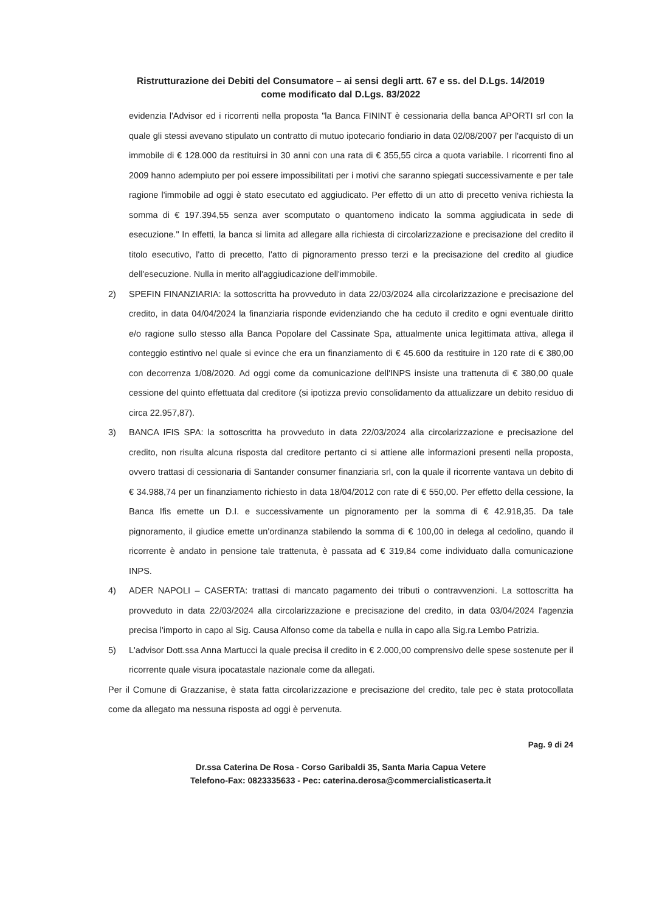Ristrutturazione dei Debiti del Consumatore – ai sensi degli artt. 67 e ss. del D.Lgs. 14/2019
come modificato dal D.Lgs. 83/2022
evidenzia l'Advisor ed i ricorrenti nella proposta "la Banca FININT è cessionaria della banca APORTI srl con la quale gli stessi avevano stipulato un contratto di mutuo ipotecario fondiario in data 02/08/2007 per l'acquisto di un immobile di € 128.000 da restituirsi in 30 anni con una rata di € 355,55 circa a quota variabile. I ricorrenti fino al 2009 hanno adempiuto per poi essere impossibilitati per i motivi che saranno spiegati successivamente e per tale ragione l'immobile ad oggi è stato esecutato ed aggiudicato. Per effetto di un atto di precetto veniva richiesta la somma di € 197.394,55 senza aver scomputato o quantomeno indicato la somma aggiudicata in sede di esecuzione." In effetti, la banca si limita ad allegare alla richiesta di circolarizzazione e precisazione del credito il titolo esecutivo, l'atto di precetto, l'atto di pignoramento presso terzi e la precisazione del credito al giudice dell'esecuzione. Nulla in merito all'aggiudicazione dell'immobile.
2) SPEFIN FINANZIARIA: la sottoscritta ha provveduto in data 22/03/2024 alla circolarizzazione e precisazione del credito, in data 04/04/2024 la finanziaria risponde evidenziando che ha ceduto il credito e ogni eventuale diritto e/o ragione sullo stesso alla Banca Popolare del Cassinate Spa, attualmente unica legittimata attiva, allega il conteggio estintivo nel quale si evince che era un finanziamento di € 45.600 da restituire in 120 rate di € 380,00 con decorrenza 1/08/2020. Ad oggi come da comunicazione dell'INPS insiste una trattenuta di € 380,00 quale cessione del quinto effettuata dal creditore (si ipotizza previo consolidamento da attualizzare un debito residuo di circa 22.957,87).
3) BANCA IFIS SPA: la sottoscritta ha provveduto in data 22/03/2024 alla circolarizzazione e precisazione del credito, non risulta alcuna risposta dal creditore pertanto ci si attiene alle informazioni presenti nella proposta, ovvero trattasi di cessionaria di Santander consumer finanziaria srl, con la quale il ricorrente vantava un debito di € 34.988,74 per un finanziamento richiesto in data 18/04/2012 con rate di € 550,00. Per effetto della cessione, la Banca Ifis emette un D.I. e successivamente un pignoramento per la somma di € 42.918,35. Da tale pignoramento, il giudice emette un'ordinanza stabilendo la somma di € 100,00 in delega al cedolino, quando il ricorrente è andato in pensione tale trattenuta, è passata ad € 319,84 come individuato dalla comunicazione INPS.
4) ADER NAPOLI – CASERTA: trattasi di mancato pagamento dei tributi o contravvenzioni. La sottoscritta ha provveduto in data 22/03/2024 alla circolarizzazione e precisazione del credito, in data 03/04/2024 l'agenzia precisa l'importo in capo al Sig. Causa Alfonso come da tabella e nulla in capo alla Sig.ra Lembo Patrizia.
5) L'advisor Dott.ssa Anna Martucci la quale precisa il credito in € 2.000,00 comprensivo delle spese sostenute per il ricorrente quale visura ipocatastale nazionale come da allegati.
Per il Comune di Grazzanise, è stata fatta circolarizzazione e precisazione del credito, tale pec è stata protocollata come da allegato ma nessuna risposta ad oggi è pervenuta.
Pag. 9 di 24
Dr.ssa Caterina De Rosa - Corso Garibaldi 35, Santa Maria Capua Vetere
Telefono-Fax: 0823335633 - Pec: caterina.derosa@commercialisticaserta.it